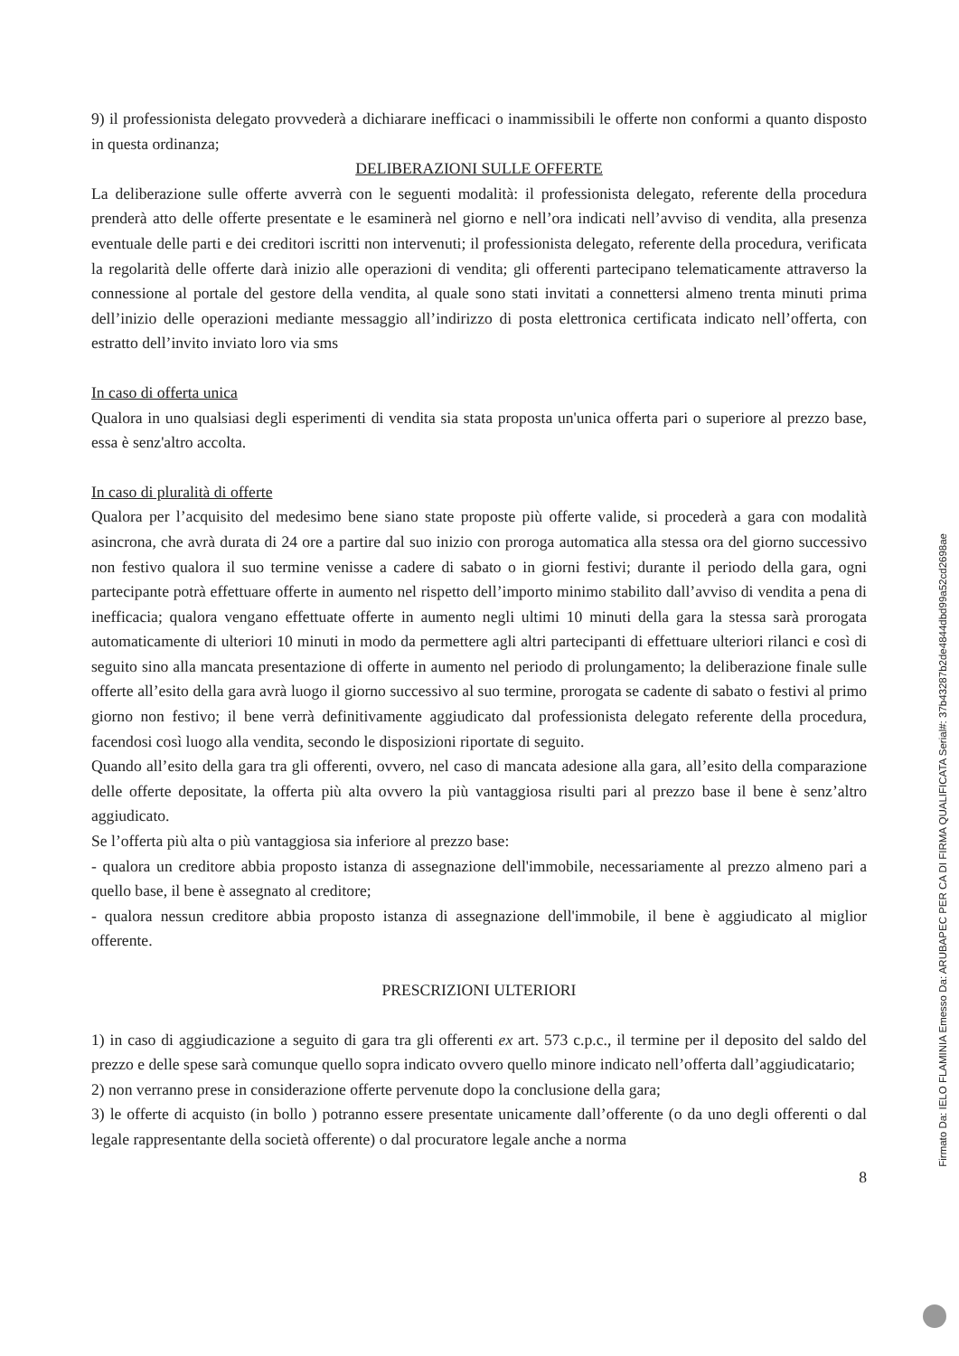9) il professionista delegato provvederà a dichiarare inefficaci o inammissibili le offerte non conformi a quanto disposto in questa ordinanza;
DELIBERAZIONI SULLE OFFERTE
La deliberazione sulle offerte avverrà con le seguenti modalità: il professionista delegato, referente della procedura prenderà atto delle offerte presentate e le esaminerà nel giorno e nell’ora indicati nell’avviso di vendita, alla presenza eventuale delle parti e dei creditori iscritti non intervenuti; il professionista delegato, referente della procedura, verificata la regolarità delle offerte darà inizio alle operazioni di vendita; gli offerenti partecipano telematicamente attraverso la connessione al portale del gestore della vendita, al quale sono stati invitati a connettersi almeno trenta minuti prima dell’inizio delle operazioni mediante messaggio all’indirizzo di posta elettronica certificata indicato nell’offerta, con estratto dell’invito inviato loro via sms
In caso di offerta unica
Qualora in uno qualsiasi degli esperimenti di vendita sia stata proposta un'unica offerta pari o superiore al prezzo base, essa è senz'altro accolta.
In caso di pluralità di offerte
Qualora per l’acquisito del medesimo bene siano state proposte più offerte valide, si procederà a gara con modalità asincrona, che avrà durata di 24 ore a partire dal suo inizio con proroga automatica alla stessa ora del giorno successivo non festivo qualora il suo termine venisse a cadere di sabato o in giorni festivi; durante il periodo della gara, ogni partecipante potrà effettuare offerte in aumento nel rispetto dell’importo minimo stabilito dall’avviso di vendita a pena di inefficacia; qualora vengano effettuate offerte in aumento negli ultimi 10 minuti della gara la stessa sarà prorogata automaticamente di ulteriori 10 minuti in modo da permettere agli altri partecipanti di effettuare ulteriori rilanci e così di seguito sino alla mancata presentazione di offerte in aumento nel periodo di prolungamento; la deliberazione finale sulle offerte all’esito della gara avrà luogo il giorno successivo al suo termine, prorogata se cadente di sabato o festivi al primo giorno non festivo; il bene verrà definitivamente aggiudicato dal professionista delegato referente della procedura, facendosi così luogo alla vendita, secondo le disposizioni riportate di seguito.
Quando all’esito della gara tra gli offerenti, ovvero, nel caso di mancata adesione alla gara, all’esito della comparazione delle offerte depositate, la offerta più alta ovvero la più vantaggiosa risulti pari al prezzo base il bene è senz’altro aggiudicato.
Se l’offerta più alta o più vantaggiosa sia inferiore al prezzo base:
- qualora un creditore abbia proposto istanza di assegnazione dell'immobile, necessariamente al prezzo almeno pari a quello base, il bene è assegnato al creditore;
- qualora nessun creditore abbia proposto istanza di assegnazione dell'immobile, il bene è aggiudicato al miglior offerente.
PRESCRIZIONI ULTERIORI
1) in caso di aggiudicazione a seguito di gara tra gli offerenti ex art. 573 c.p.c., il termine per il deposito del saldo del prezzo e delle spese sarà comunque quello sopra indicato ovvero quello minore indicato nell’offerta dall’aggiudicatario;
2) non verranno prese in considerazione offerte pervenute dopo la conclusione della gara;
3) le offerte di acquisto (in bollo ) potranno essere presentate unicamente dall’offerente (o da uno degli offerenti o dal legale rappresentante della società offerente) o dal procuratore legale anche a norma
8
Firmato Da: IELO FLAMINIA Emesso Da: ARUBAPEC PER CA DI FIRMA QUALIFICATA Serial#: 37b43287b2de4844dbd99a52cd2698ae